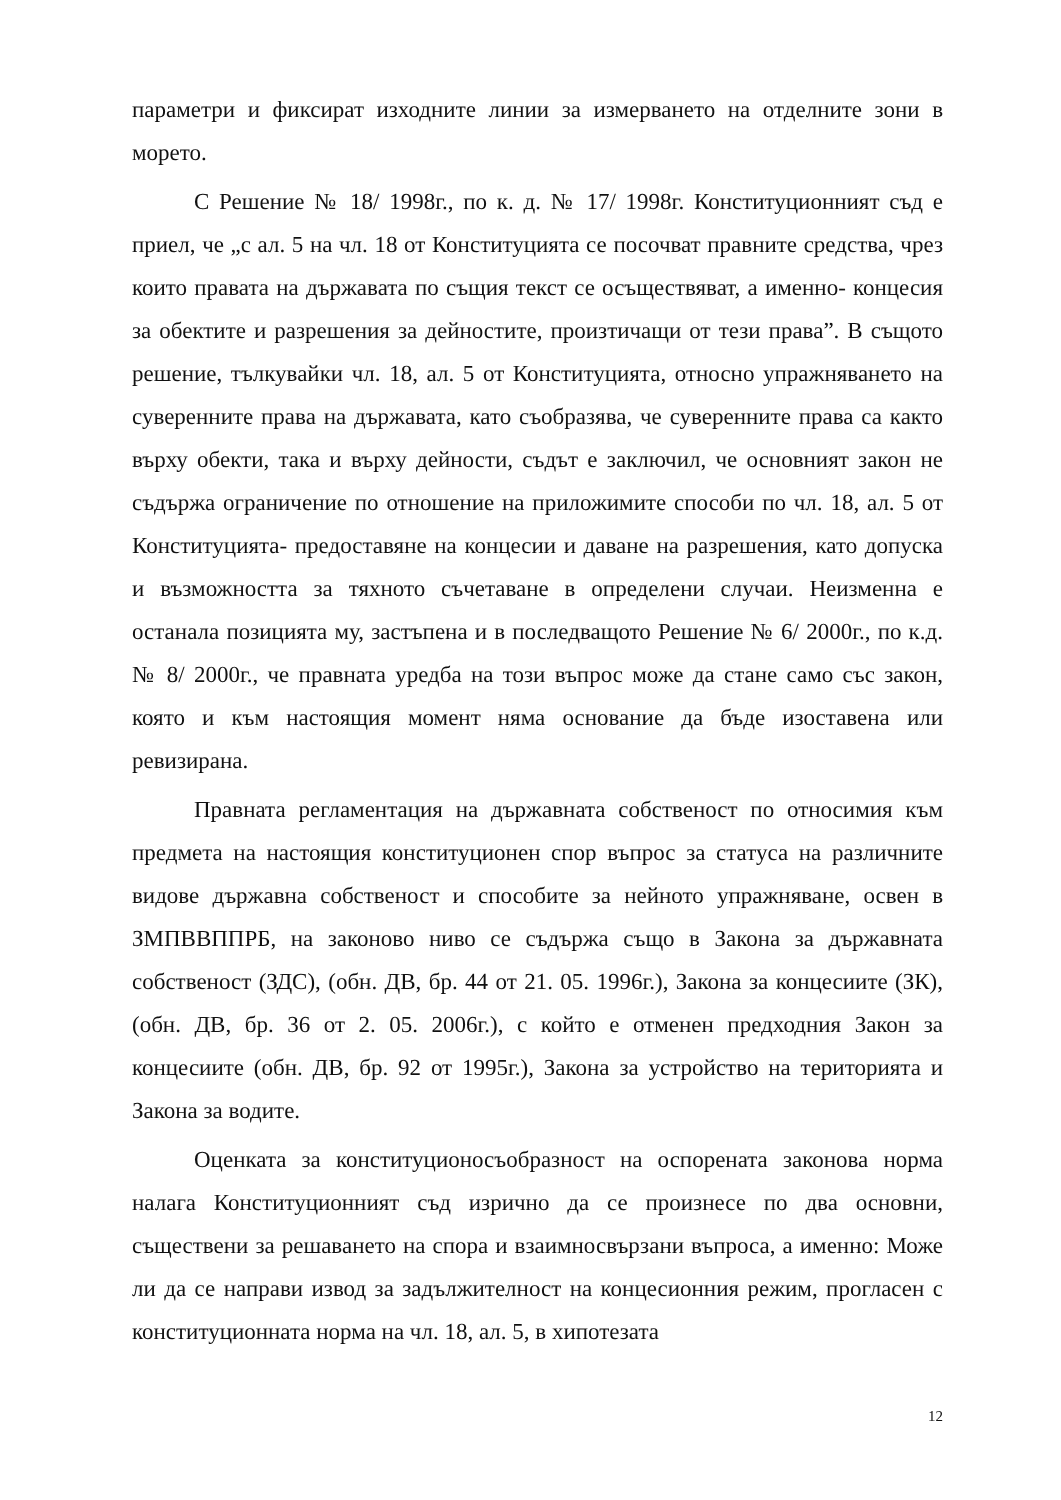параметри и фиксират изходните линии за измерването на отделните зони в морето.
С Решение № 18/ 1998г., по к. д. № 17/ 1998г. Конституционният съд е приел, че „с ал. 5 на чл. 18 от Конституцията се посочват правните средства, чрез които правата на държавата по същия текст се осъществяват, а именно- концесия за обектите и разрешения за дейностите, произтичащи от тези права”. В същото решение, тълкувайки чл. 18, ал. 5 от Конституцията, относно упражняването на суверенните права на държавата, като съобразява, че суверенните права са както върху обекти, така и върху дейности, съдът е заключил, че основният закон не съдържа ограничение по отношение на приложимите способи по чл. 18, ал. 5 от Конституцията- предоставяне на концесии и даване на разрешения, като допуска и възможността за тяхното съчетаване в определени случаи. Неизменна е останала позицията му, застъпена и в последващото Решение № 6/ 2000г., по к.д. № 8/ 2000г., че правната уредба на този въпрос може да стане само със закон, която и към настоящия момент няма основание да бъде изоставена или ревизирана.
Правната регламентация на държавната собственост по относимия към предмета на настоящия конституционен спор въпрос за статуса на различните видове държавна собственост и способите за нейното упражняване, освен в ЗМПВВППРБ, на законово ниво се съдържа също в Закона за държавната собственост (ЗДС), (обн. ДВ, бр. 44 от 21. 05. 1996г.), Закона за концесиите (ЗК), (обн. ДВ, бр. 36 от 2. 05. 2006г.), с който е отменен предходния Закон за концесиите (обн. ДВ, бр. 92 от 1995г.), Закона за устройство на територията и Закона за водите.
Оценката за конституционосъобразност на оспорената законова норма налага Конституционният съд изрично да се произнесе по два основни, съществени за решаването на спора и взаимносвързани въпроса, а именно: Може ли да се направи извод за задължителност на концесионния режим, прогласен с конституционната норма на чл. 18, ал. 5, в хипотезата
12